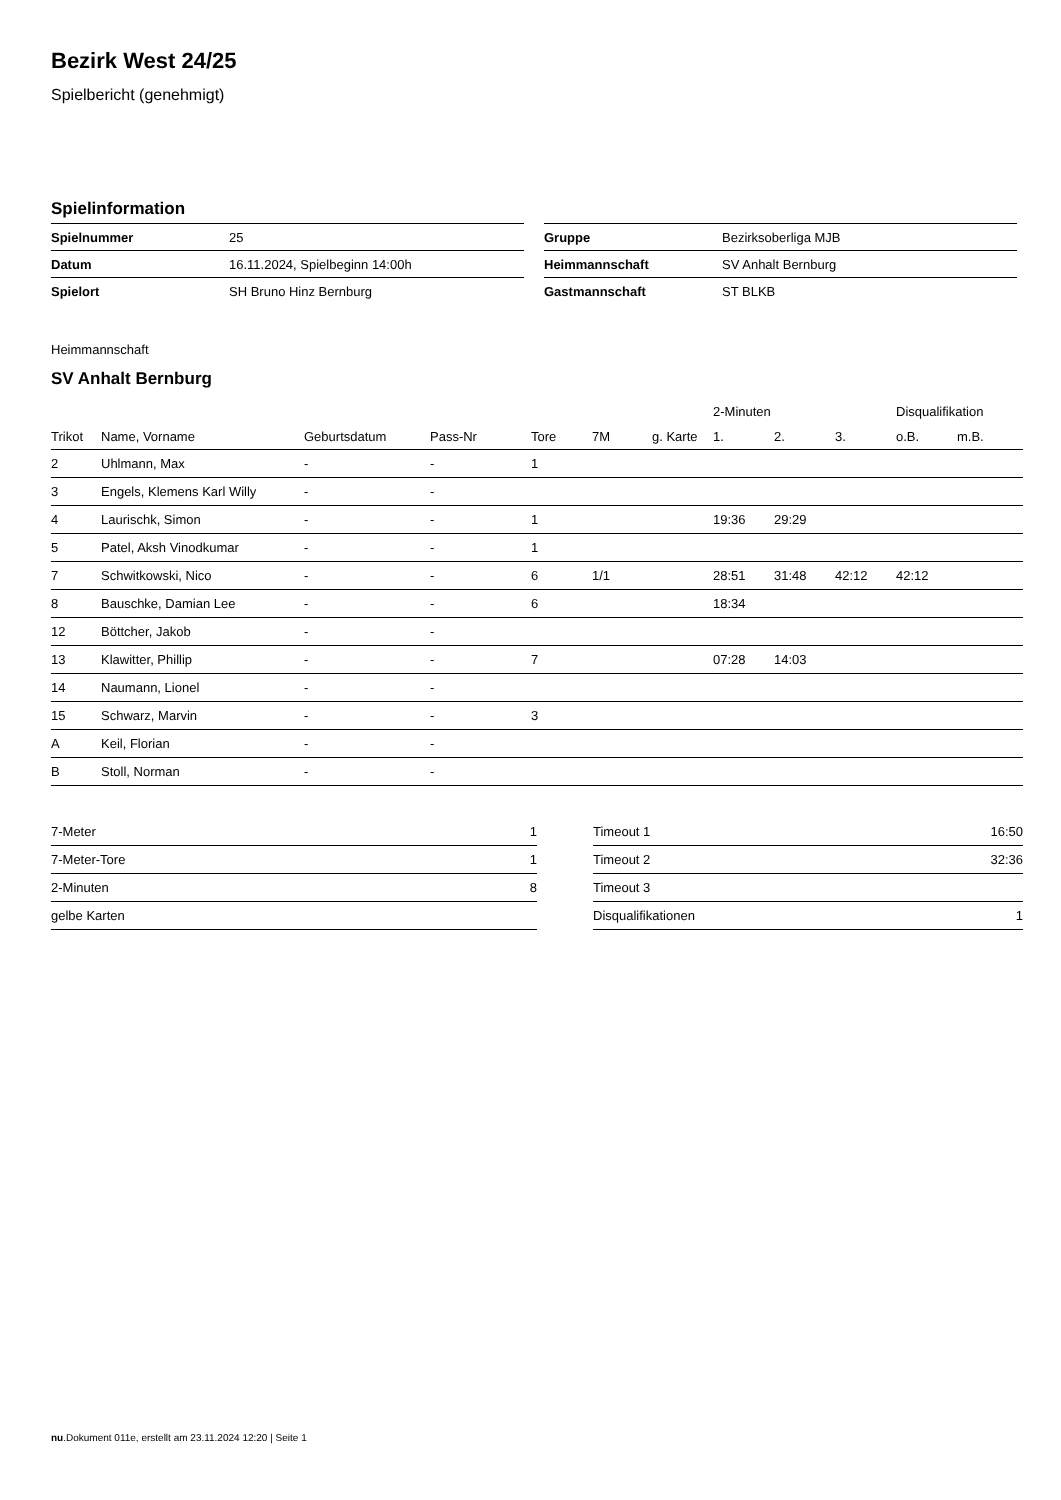Bezirk West 24/25
Spielbericht (genehmigt)
Spielinformation
| Spielnummer | 25 |
| Datum | 16.11.2024, Spielbeginn 14:00h |
| Spielort | SH Bruno Hinz Bernburg |
| Gruppe | Bezirksoberliga MJB |
| Heimmannschaft | SV Anhalt Bernburg |
| Gastmannschaft | ST BLKB |
Heimmannschaft
SV Anhalt Bernburg
| | | | | | | | 2-Minuten | | | Disqualifikation | |
| --- | --- | --- | --- | --- | --- | --- | --- | --- | --- | --- | --- |
| Trikot | Name, Vorname | Geburtsdatum | Pass-Nr | Tore | 7M | g. Karte | 1. | 2. | 3. | o.B. | m.B. |
| 2 | Uhlmann, Max | - | - | 1 | | | | | | | |
| 3 | Engels, Klemens Karl Willy | - | - | | | | | | | | |
| 4 | Laurischk, Simon | - | - | 1 | | | 19:36 | 29:29 | | | |
| 5 | Patel, Aksh Vinodkumar | - | - | 1 | | | | | | | |
| 7 | Schwitkowski, Nico | - | - | 6 | 1/1 | | 28:51 | 31:48 | 42:12 | 42:12 | |
| 8 | Bauschke, Damian Lee | - | - | 6 | | | 18:34 | | | | |
| 12 | Böttcher, Jakob | - | - | | | | | | | | |
| 13 | Klawitter, Phillip | - | - | 7 | | | 07:28 | 14:03 | | | |
| 14 | Naumann, Lionel | - | - | | | | | | | | |
| 15 | Schwarz, Marvin | - | - | 3 | | | | | | | |
| A | Keil, Florian | - | - | | | | | | | | |
| B | Stoll, Norman | - | - | | | | | | | | |
| 7-Meter | 1 |
| 7-Meter-Tore | 1 |
| 2-Minuten | 8 |
| gelbe Karten | |
| Timeout 1 | 16:50 |
| Timeout 2 | 32:36 |
| Timeout 3 | |
| Disqualifikationen | 1 |
nu.Dokument 011e, erstellt am 23.11.2024 12:20 | Seite 1